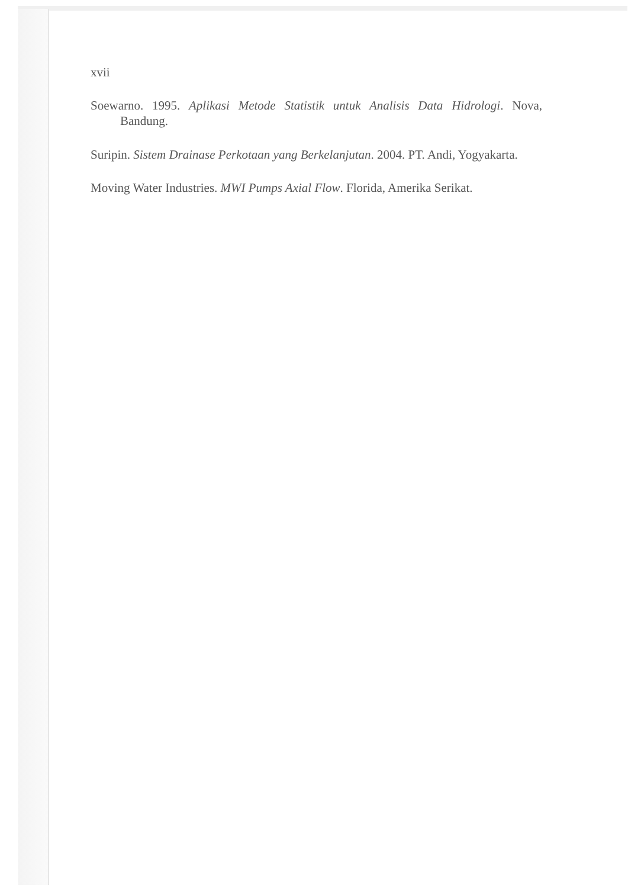xvii
Soewarno. 1995. Aplikasi Metode Statistik untuk Analisis Data Hidrologi. Nova, Bandung.
Suripin. Sistem Drainase Perkotaan yang Berkelanjutan. 2004. PT. Andi, Yogyakarta.
Moving Water Industries. MWI Pumps Axial Flow. Florida, Amerika Serikat.